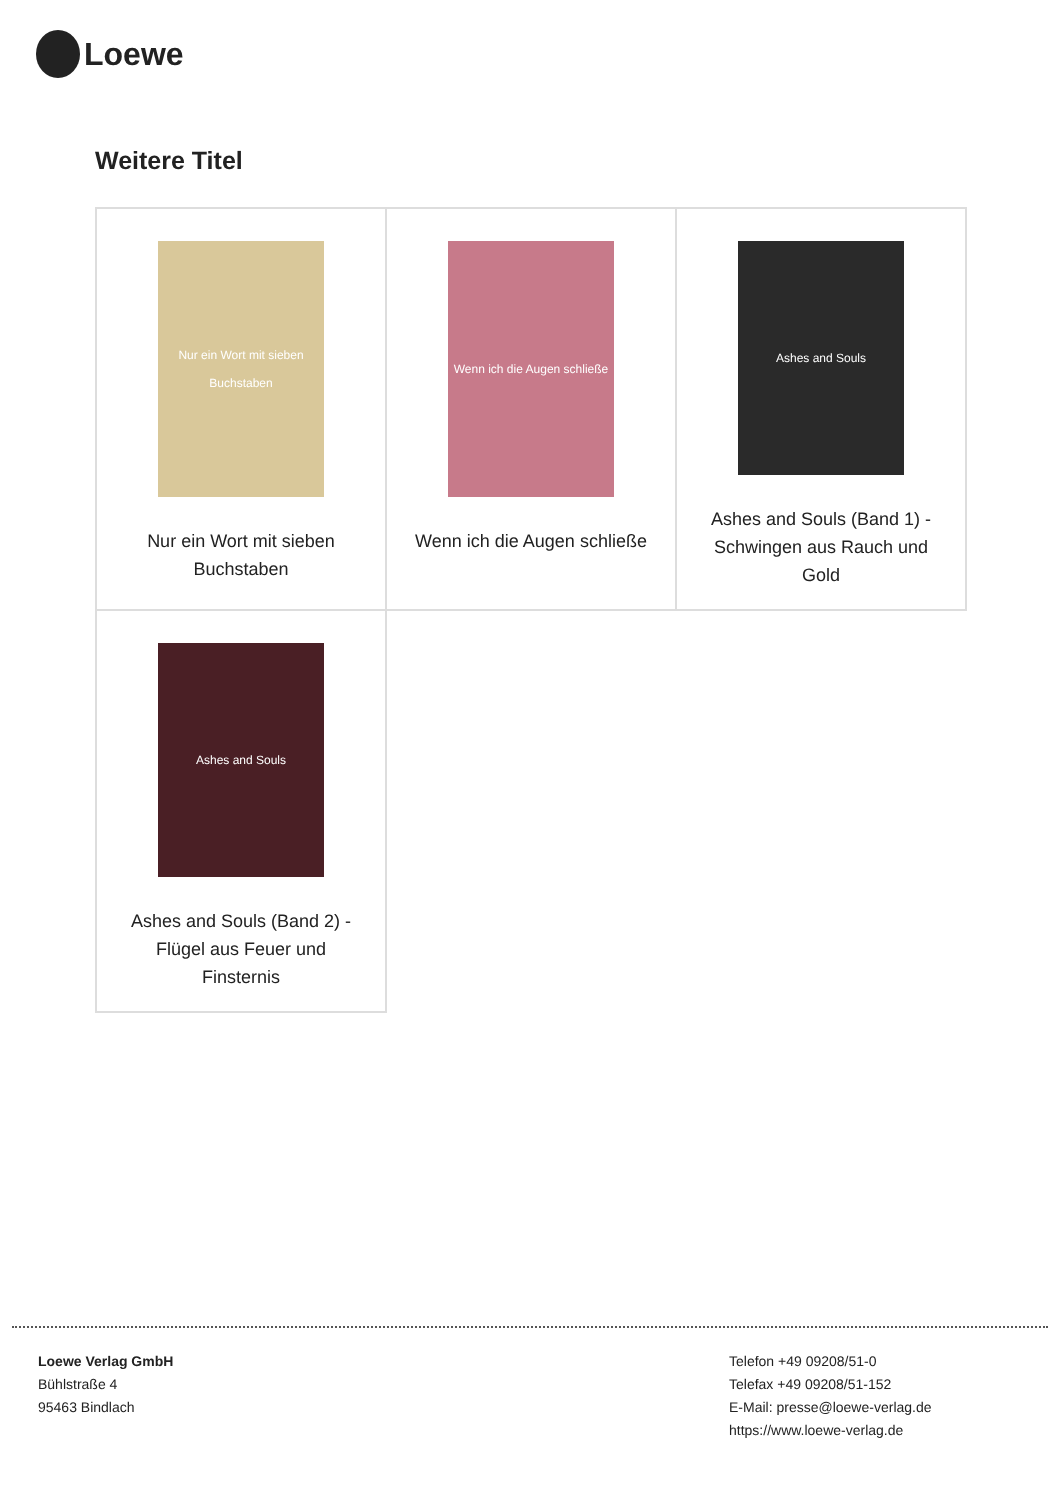Loewe
Weitere Titel
| Nur ein Wort mit sieben Buchstaben Nur ein Wort mit sieben Buchstaben | Wenn ich die Augen schließe Wenn ich die Augen schließe | Ashes and Souls Ashes and Souls (Band 1) - Schwingen aus Rauch und Gold |
| Ashes and Souls Ashes and Souls (Band 2) - Flügel aus Feuer und Finsternis | | |
Loewe Verlag GmbH
Bühlstraße 4
95463 Bindlach
Telefon +49 09208/51-0
Telefax +49 09208/51-152
E-Mail: presse@loewe-verlag.de
https://www.loewe-verlag.de